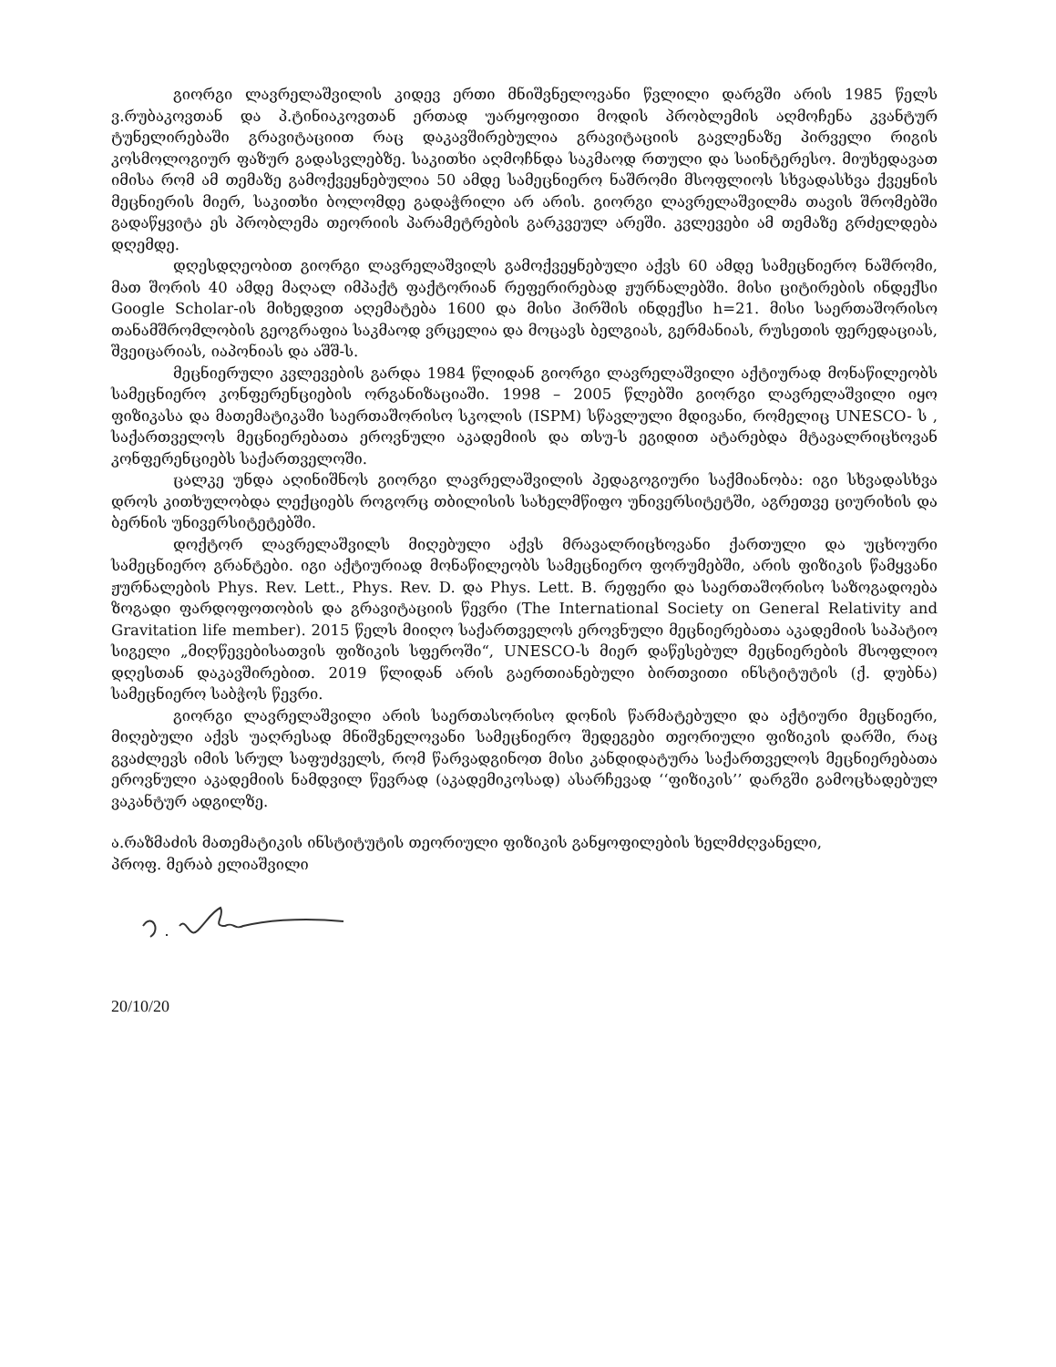გიორგი ლავრელაშვილის კიდევ ერთი მნიშვნელოვანი წვლილი დარგში არის 1985 წელს ვ.რუბაკოვთან და პ.ტინიაკოვთან ერთად უარყოფითი მოდის პრობლემის აღმოჩენა კვანტურ ტუნელირებაში გრავიტაციით რაც დაკავშირებულია გრავიტაციის გავლენაზე პირველი რიგის კოსმოლოგიურ ფაზურ გადასვლებზე. საკითხი აღმოჩნდა საკმაოდ რთული და საინტერესო. მიუხედავათ იმისა რომ ამ თემაზე გამოქვეყნებულია 50 ამდე სამეცნიერო ნაშრომი მსოფლიოს სხვადასხვა ქვეყნის მეცნიერის მიერ, საკითხი ბოლომდე გადაჭრილი არ არის. გიორგი ლავრელაშვილმა თავის შრომებში გადაწყვიტა ეს პრობლემა თეორიის პარამეტრების გარკვეულ არეში. კვლევები ამ თემაზე გრძელდება დღემდე.
დღესდღეობით გიორგი ლავრელაშვილს გამოქვეყნებული აქვს 60 ამდე სამეცნიერო ნაშრომი, მათ შორის 40 ამდე მაღალ იმპაქტ ფაქტორიან რეფერირებად ჟურნალებში. მისი ციტირების ინდექსი Google Scholar-ის მიხედვით აღემატება 1600 და მისი ჰირშის ინდექსი h=21. მისი საერთაშორისო თანამშრომლობის გეოგრაფია საკმაოდ ვრცელია და მოცავს ბელგიას, გერმანიას, რუსეთის ფერედაციას, შვეიცარიას, იაპონიას და აშშ-ს.
მეცნიერული კვლევების გარდა 1984 წლიდან გიორგი ლავრელაშვილი აქტიურად მონაწილეობს სამეცნიერო კონფერენციების ორგანიზაციაში. 1998 – 2005 წლებში გიორგი ლავრელაშვილი იყო ფიზიკასა და მათემატიკაში საერთაშორისო სკოლის (ISPM) სწავლული მდივანი, რომელიც UNESCO- ს , საქართველოს მეცნიერებათა ეროვნული აკადემიის და თსუ-ს ეგიდით ატარებდა მტავალრიცხოვან კონფერენციებს საქართველოში.
ცალკე უნდა აღინიშნოს გიორგი ლავრელაშვილის პედაგოგიური საქმიანობა: იგი სხვადასხვა დროს კითხულობდა ლექციებს როგორც თბილისის სახელმწიფო უნივერსიტეტში, აგრეთვე ციურიხის და ბერნის უნივერსიტეტებში.
დოქტორ ლავრელაშვილს მიღებული აქვს მრავალრიცხოვანი ქართული და უცხოური სამეცნიერო გრანტები. იგი აქტიურიად მონაწილეობს სამეცნიერო ფორუმებში, არის ფიზიკის წამყვანი ჟურნალების Phys. Rev. Lett., Phys. Rev. D. და Phys. Lett. B. რეფერი და საერთაშორისო საზოგადოება ზოგადი ფარდოფოთობის და გრავიტაციის წევრი (The International Society on General Relativity and Gravitation life member). 2015 წელს მიიღო საქართველოს ეროვნული მეცნიერებათა აკადემიის საპატიო სიგელი „მიღწევებისათვის ფიზიკის სფეროში“, UNESCO-ს მიერ დაწესებულ მეცნიერების მსოფლიო დღესთან დაკავშირებით. 2019 წლიდან არის გაერთიანებული ბირთვითი ინსტიტუტის (ქ. დუბნა) სამეცნიერო საბჭოს წევრი.
გიორგი ლავრელაშვილი არის საერთასორისო დონის წარმატებული და აქტიური მეცნიერი, მიღებული აქვს უაღრესად მნიშვნელოვანი სამეცნიერო შედეგები თეორიული ფიზიკის დარში, რაც გვაძლევს იმის სრულ საფუძველს, რომ წარვადგინოთ მისი კანდიდატურა საქართველოს მეცნიერებათა ეროვნული აკადემიის ნამდვილ წევრად (აკადემიკოსად) ასარჩევად ‘‘ფიზიკის’’ დარგში გამოცხადებულ ვაკანტურ ადგილზე.
ა.რაზმაძის მათემატიკის ინსტიტუტის თეორიული ფიზიკის განყოფილების ხელმძღვანელი,
პროფ. მერაბ ელიაშვილი
20/10/20